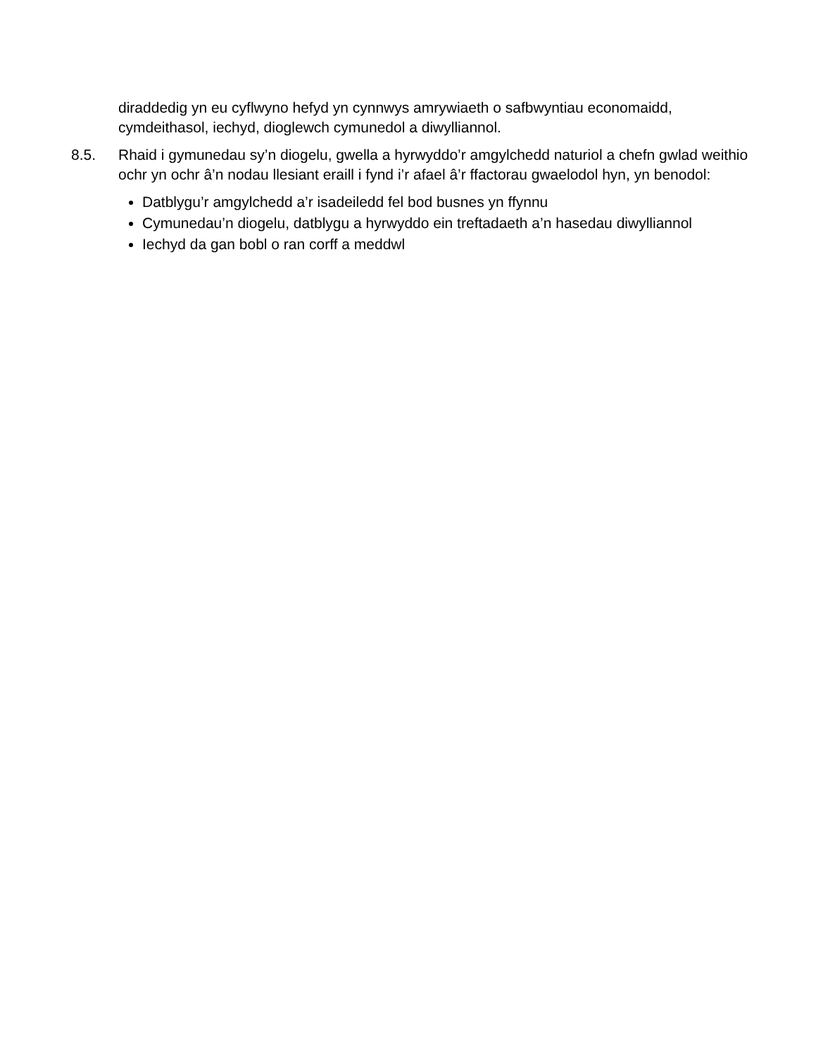diraddedig yn eu cyflwyno hefyd yn cynnwys amrywiaeth o safbwyntiau economaidd, cymdeithasol, iechyd, dioglewch cymunedol a diwylliannol.
8.5. Rhaid i gymunedau sy’n diogelu, gwella a hyrwyddo’r amgylchedd naturiol a chefn gwlad weithio ochr yn ochr â’n nodau llesiant eraill i fynd i’r afael â’r ffactorau gwaelodol hyn, yn benodol:
Datblygu’r amgylchedd a’r isadeiledd fel bod busnes yn ffynnu
Cymunedau’n diogelu, datblygu a hyrwyddo ein treftadaeth a’n hasedau diwylliannol
Iechyd da gan bobl o ran corff a meddwl